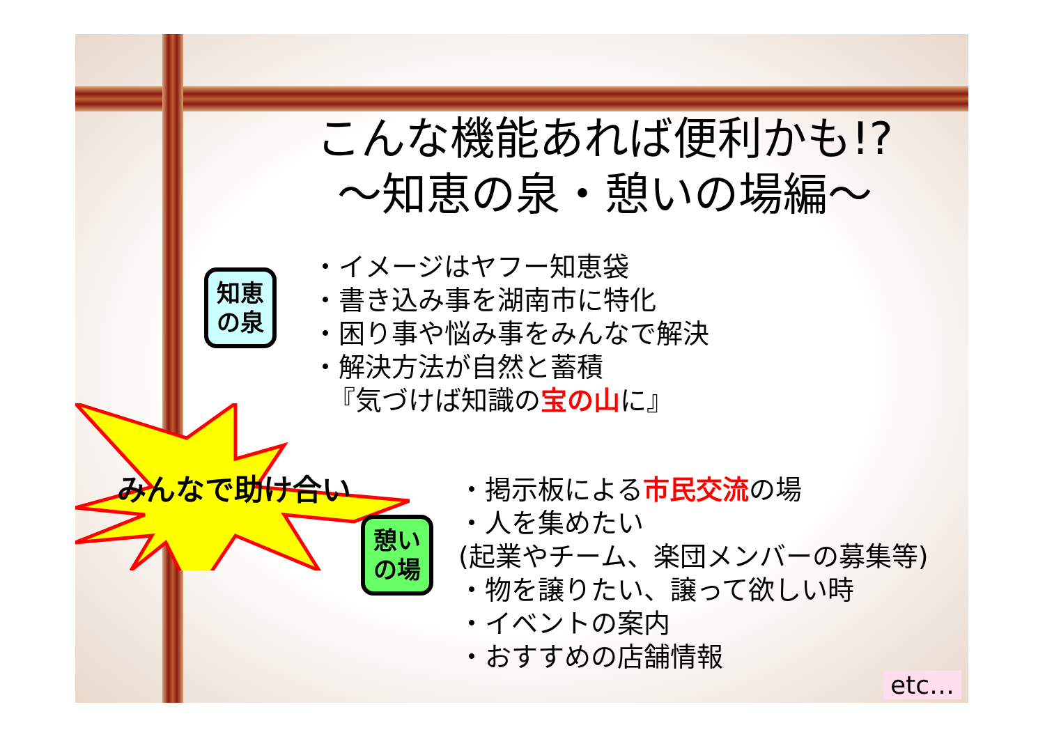知恵
の泉
憩い
の場
みんなで助け合い
こんな機能あれば便利かも!?
～知恵の泉・憩いの場編～
・イメージはヤフー知恵袋
・書き込み事を湖南市に特化
・困り事や悩み事をみんなで解決
・解決方法が自然と蓄積
『気づけば知識の宝の山に』
・掲示板による市民交流の場
・人を集めたい
(起業やチーム、楽団メンバーの募集等)
・物を譲りたい、譲って欲しい時
・イベントの案内
・おすすめの店舗情報
etc…